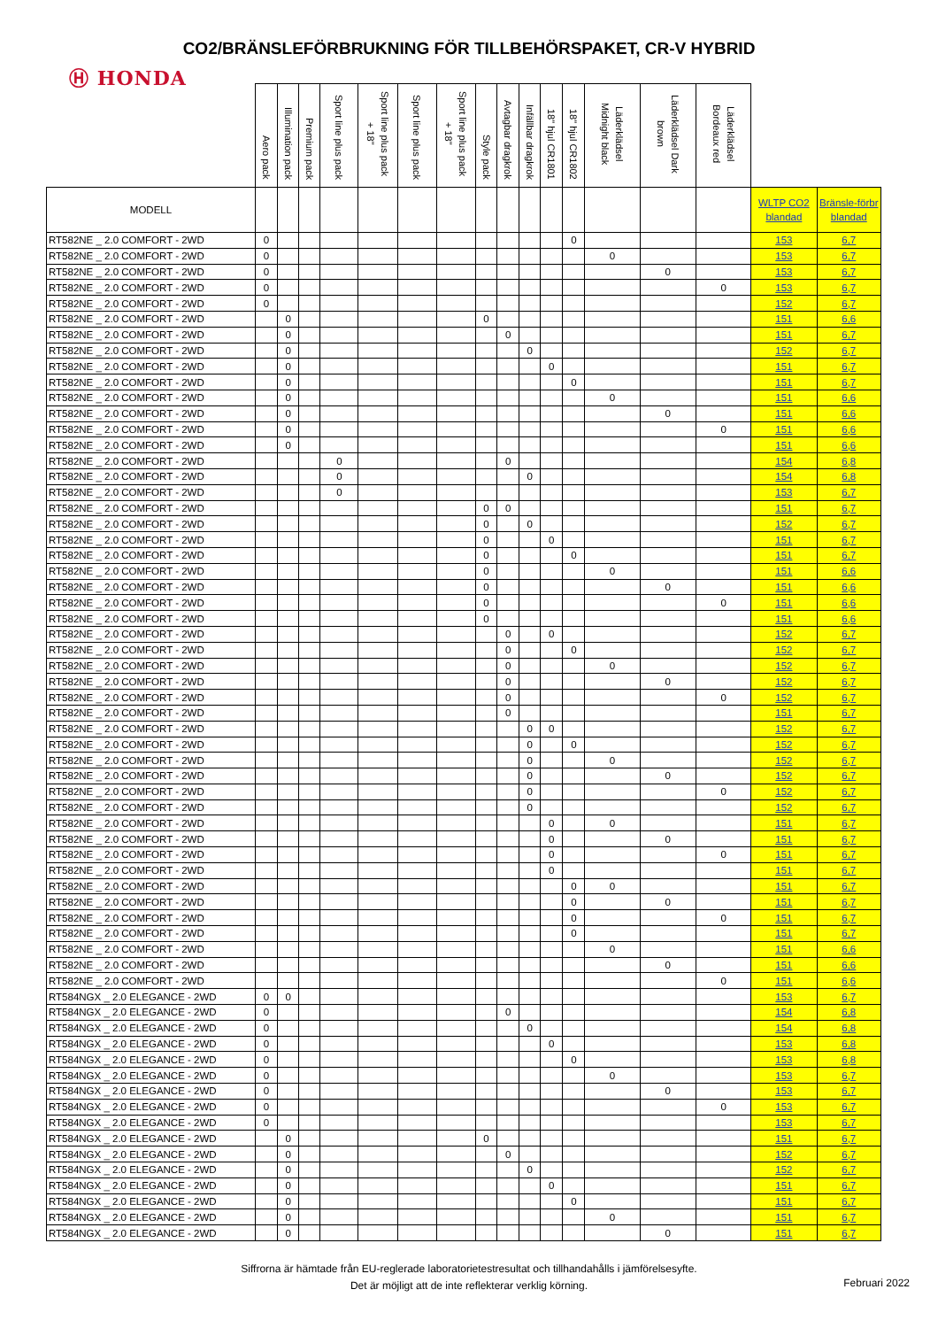CO2/BRÄNSLEFÖRBRUKNING FÖR TILLBEHÖRSPAKET, CR-V HYBRID
Ⓗ HONDA
| | Aero pack | Illumination pack | Premium pack | Sport line plus pack | Sport line plus pack + 18" | Sport line plus pack | Sport line plus pack + 18" | Style pack | Avtagbar dragkrok | Infällbar dragkrok | 18" hjul CR1801 | 18" hjul CR1802 | Läderklädsel Midnight black | Läderklädsel Dark brown | Läderklädsel Bordeaux red | | |
| --- | --- | --- | --- | --- | --- | --- | --- | --- | --- | --- | --- | --- | --- | --- | --- | --- | --- |
| MODELL | | | | | | | | | | | | | | | | WLTP CO2 blandad | Bränsle-förbr blandad |
| RT582NE _ 2.0 COMFORT - 2WD | 0 | | | | | | | | | | | 0 | | | | 153 | 6,7 |
| RT582NE _ 2.0 COMFORT - 2WD | 0 | | | | | | | | | | | | 0 | | | 153 | 6,7 |
| RT582NE _ 2.0 COMFORT - 2WD | 0 | | | | | | | | | | | | | 0 | | 153 | 6,7 |
| RT582NE _ 2.0 COMFORT - 2WD | 0 | | | | | | | | | | | | | | 0 | 153 | 6,7 |
| RT582NE _ 2.0 COMFORT - 2WD | 0 | | | | | | | | | | | | | | | 152 | 6,7 |
| RT582NE _ 2.0 COMFORT - 2WD | | 0 | | | | | | 0 | | | | | | | | 151 | 6,6 |
| RT582NE _ 2.0 COMFORT - 2WD | | 0 | | | | | | | 0 | | | | | | | 151 | 6,7 |
| RT582NE _ 2.0 COMFORT - 2WD | | 0 | | | | | | | | 0 | | | | | | 152 | 6,7 |
| RT582NE _ 2.0 COMFORT - 2WD | | 0 | | | | | | | | | 0 | | | | | 151 | 6,7 |
| RT582NE _ 2.0 COMFORT - 2WD | | 0 | | | | | | | | | | 0 | | | | 151 | 6,7 |
| RT582NE _ 2.0 COMFORT - 2WD | | 0 | | | | | | | | | | | 0 | | | 151 | 6,6 |
| RT582NE _ 2.0 COMFORT - 2WD | | 0 | | | | | | | | | | | | 0 | | 151 | 6,6 |
| RT582NE _ 2.0 COMFORT - 2WD | | 0 | | | | | | | | | | | | | 0 | 151 | 6,6 |
| RT582NE _ 2.0 COMFORT - 2WD | | 0 | | | | | | | | | | | | | | 151 | 6,6 |
| RT582NE _ 2.0 COMFORT - 2WD | | | | 0 | | | | | 0 | | | | | | | 154 | 6,8 |
| RT582NE _ 2.0 COMFORT - 2WD | | | | 0 | | | | | | 0 | | | | | | 154 | 6,8 |
| RT582NE _ 2.0 COMFORT - 2WD | | | | 0 | | | | | | | | | | | | 153 | 6,7 |
| RT582NE _ 2.0 COMFORT - 2WD | | | | | | | | 0 | 0 | | | | | | | 151 | 6,7 |
| RT582NE _ 2.0 COMFORT - 2WD | | | | | | | | 0 | | 0 | | | | | | 152 | 6,7 |
| RT582NE _ 2.0 COMFORT - 2WD | | | | | | | | 0 | | | 0 | | | | | 151 | 6,7 |
| RT582NE _ 2.0 COMFORT - 2WD | | | | | | | | 0 | | | | 0 | | | | 151 | 6,7 |
| RT582NE _ 2.0 COMFORT - 2WD | | | | | | | | 0 | | | | | 0 | | | 151 | 6,6 |
| RT582NE _ 2.0 COMFORT - 2WD | | | | | | | | 0 | | | | | | 0 | | 151 | 6,6 |
| RT582NE _ 2.0 COMFORT - 2WD | | | | | | | | 0 | | | | | | | 0 | 151 | 6,6 |
| RT582NE _ 2.0 COMFORT - 2WD | | | | | | | | 0 | | | | | | | | 151 | 6,6 |
| RT582NE _ 2.0 COMFORT - 2WD | | | | | | | | | 0 | | 0 | | | | | 152 | 6,7 |
| RT582NE _ 2.0 COMFORT - 2WD | | | | | | | | | 0 | | | 0 | | | | 152 | 6,7 |
| RT582NE _ 2.0 COMFORT - 2WD | | | | | | | | | 0 | | | | 0 | | | 152 | 6,7 |
| RT582NE _ 2.0 COMFORT - 2WD | | | | | | | | | 0 | | | | | 0 | | 152 | 6,7 |
| RT582NE _ 2.0 COMFORT - 2WD | | | | | | | | | 0 | | | | | | 0 | 152 | 6,7 |
| RT582NE _ 2.0 COMFORT - 2WD | | | | | | | | | 0 | | | | | | | 151 | 6,7 |
| RT582NE _ 2.0 COMFORT - 2WD | | | | | | | | | | 0 | 0 | | | | | 152 | 6,7 |
| RT582NE _ 2.0 COMFORT - 2WD | | | | | | | | | | 0 | | 0 | | | | 152 | 6,7 |
| RT582NE _ 2.0 COMFORT - 2WD | | | | | | | | | | 0 | | | 0 | | | 152 | 6,7 |
| RT582NE _ 2.0 COMFORT - 2WD | | | | | | | | | | 0 | | | | 0 | | 152 | 6,7 |
| RT582NE _ 2.0 COMFORT - 2WD | | | | | | | | | | 0 | | | | | 0 | 152 | 6,7 |
| RT582NE _ 2.0 COMFORT - 2WD | | | | | | | | | | 0 | | | | | | 152 | 6,7 |
| RT582NE _ 2.0 COMFORT - 2WD | | | | | | | | | | | 0 | | 0 | | | 151 | 6,7 |
| RT582NE _ 2.0 COMFORT - 2WD | | | | | | | | | | | 0 | | | 0 | | 151 | 6,7 |
| RT582NE _ 2.0 COMFORT - 2WD | | | | | | | | | | | 0 | | | | 0 | 151 | 6,7 |
| RT582NE _ 2.0 COMFORT - 2WD | | | | | | | | | | | 0 | | | | | 151 | 6,7 |
| RT582NE _ 2.0 COMFORT - 2WD | | | | | | | | | | | | 0 | 0 | | | 151 | 6,7 |
| RT582NE _ 2.0 COMFORT - 2WD | | | | | | | | | | | | 0 | | 0 | | 151 | 6,7 |
| RT582NE _ 2.0 COMFORT - 2WD | | | | | | | | | | | | 0 | | | 0 | 151 | 6,7 |
| RT582NE _ 2.0 COMFORT - 2WD | | | | | | | | | | | | 0 | | | | 151 | 6,7 |
| RT582NE _ 2.0 COMFORT - 2WD | | | | | | | | | | | | | 0 | | | 151 | 6,6 |
| RT582NE _ 2.0 COMFORT - 2WD | | | | | | | | | | | | | | 0 | | 151 | 6,6 |
| RT582NE _ 2.0 COMFORT - 2WD | | | | | | | | | | | | | | | 0 | 151 | 6,6 |
| RT584NGX _ 2.0 ELEGANCE - 2WD | 0 | 0 | | | | | | | | | | | | | | 153 | 6,7 |
| RT584NGX _ 2.0 ELEGANCE - 2WD | 0 | | | | | | | | 0 | | | | | | | 154 | 6,8 |
| RT584NGX _ 2.0 ELEGANCE - 2WD | 0 | | | | | | | | | 0 | | | | | | 154 | 6,8 |
| RT584NGX _ 2.0 ELEGANCE - 2WD | 0 | | | | | | | | | | 0 | | | | | 153 | 6,8 |
| RT584NGX _ 2.0 ELEGANCE - 2WD | 0 | | | | | | | | | | | 0 | | | | 153 | 6,8 |
| RT584NGX _ 2.0 ELEGANCE - 2WD | 0 | | | | | | | | | | | | 0 | | | 153 | 6,7 |
| RT584NGX _ 2.0 ELEGANCE - 2WD | 0 | | | | | | | | | | | | | 0 | | 153 | 6,7 |
| RT584NGX _ 2.0 ELEGANCE - 2WD | 0 | | | | | | | | | | | | | | 0 | 153 | 6,7 |
| RT584NGX _ 2.0 ELEGANCE - 2WD | 0 | | | | | | | | | | | | | | | 153 | 6,7 |
| RT584NGX _ 2.0 ELEGANCE - 2WD | | 0 | | | | | | 0 | | | | | | | | 151 | 6,7 |
| RT584NGX _ 2.0 ELEGANCE - 2WD | | 0 | | | | | | | 0 | | | | | | | 152 | 6,7 |
| RT584NGX _ 2.0 ELEGANCE - 2WD | | 0 | | | | | | | | 0 | | | | | | 152 | 6,7 |
| RT584NGX _ 2.0 ELEGANCE - 2WD | | 0 | | | | | | | | | 0 | | | | | 151 | 6,7 |
| RT584NGX _ 2.0 ELEGANCE - 2WD | | 0 | | | | | | | | | | 0 | | | | 151 | 6,7 |
| RT584NGX _ 2.0 ELEGANCE - 2WD | | 0 | | | | | | | | | | | 0 | | | 151 | 6,7 |
| RT584NGX _ 2.0 ELEGANCE - 2WD | | 0 | | | | | | | | | | | | 0 | | 151 | 6,7 |
Siffrorna är hämtade från EU-reglerade laboratorietestresultat och tillhandahålls i jämförelsesyfte.
Det är möjligt att de inte reflekterar verklig körning.
Februari 2022